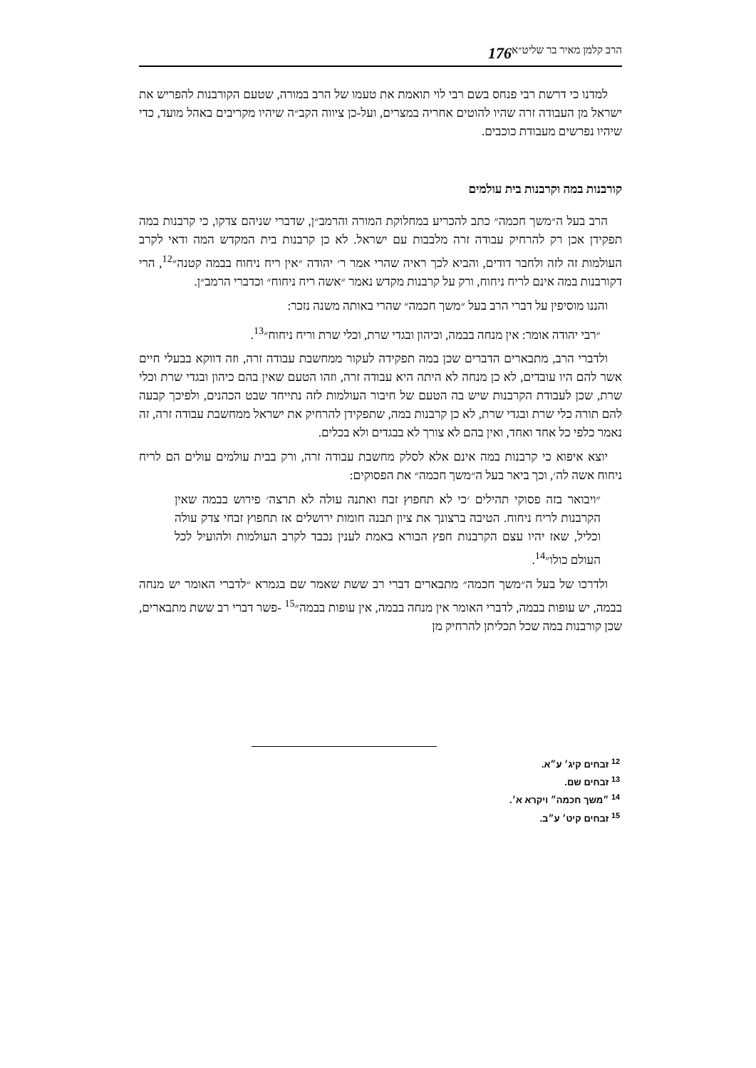הרב קלמן מאיר בר שליט״א 176
למדנו כי דרשת רבי פנחס בשם רבי לוי תואמת את טעמו של הרב במורה, שטעם הקורבנות להפריש את ישראל מן העבודה זרה שהיו להוטים אחריה במצרים, ועל-כן ציווה הקב״ה שיהיו מקריבים באהל מועד, כדי שיהיו נפרשים מעבודת כוכבים.
קורבנות במה וקרבנות בית עולמים
הרב בעל ה״משך חכמה״ כתב להכריע במחלוקת המורה והרמב״ן, שדברי שניהם צדקו, כי קרבנות במה תפקידן אכן רק להרחיק עבודה זרה מלבבות עם ישראל. לא כן קרבנות בית המקדש המה ודאי לקרב העולמות זה לזה ולחבר דודים, והביא לכך ראיה שהרי אמר ר׳ יהודה ״אין ריח ניחוח בבמה קטנה״<sup>12</sup>, הרי דקורבנות במה אינם לריח ניחוח, ורק על קרבנות מקדש נאמר ״אשה ריח ניחוח״ וכדברי הרמב״ן.
והננו מוסיפין על דברי הרב בעל ״משך חכמה״ שהרי באותה משנה נזכר:
״רבי יהודה אומר: אין מנחה בבמה, וכיהון ובגדי שרת, וכלי שרת וריח ניחוח״<sup>13</sup>.
ולדברי הרב, מתבארים הדברים שכן במה תפקידה לעקור ממחשבת עבודה זרה, וזה דווקא בבעלי חיים אשר להם היו עובדים, לא כן מנחה לא היתה היא עבודה זרה, וזהו הטעם שאין בהם כיהון ובגדי שרת וכלי שרת, שכן לעבודת הקרבנות שיש בה הטעם של חיבור העולמות לזה נתייחד שבט הכהנים, ולפיכך קבעה להם תורה כלי שרת ובגדי שרת, לא כן קרבנות במה, שתפקידן להרחיק את ישראל ממחשבת עבודה זרה, זה נאמר כלפי כל אחד ואחד, ואין בהם לא צורך לא בבגדים ולא בכלים.
יוצא איפוא כי קרבנות במה אינם אלא לסלק מחשבת עבודה זרה, ורק בבית עולמים עולים הם לריח ניחוח אשה לה׳, וכך ביאר בעל ה״משך חכמה״ את הפסוקים:
״ויבואר בזה פסוקי תהילים ׳כי לא תחפוץ זבח ואתנה עולה לא תרצה׳ פירוש בבמה שאין הקרבנות לריח ניחוח. הטיבה ברצונך את ציון תבנה חומות ירושלים אז תחפוץ זבחי צדק עולה וכליל, שאז יהיו עצם הקרבנות חפץ הבורא באמת לענין נכבד לקרב העולמות ולהועיל לכל העולם כולו״<sup>14</sup>.
ולדרכו של בעל ה״משך חכמה״ מתבארים דברי רב ששת שאמר שם בגמרא ״לדברי האומר יש מנחה בבמה, יש עופות בבמה, לדברי האומר אין מנחה בבמה, אין עופות בבמה״<sup>15</sup> -פשר דברי רב ששת מתבארים, שכן קורבנות במה שכל תכליתן להרחיק מן
<sup>12</sup> זבחים קיג׳ ע״א.
<sup>13</sup> זבחים שם.
<sup>14</sup> ״משך חכמה״ ויקרא א׳.
<sup>15</sup> זבחים קיט׳ ע״ב.